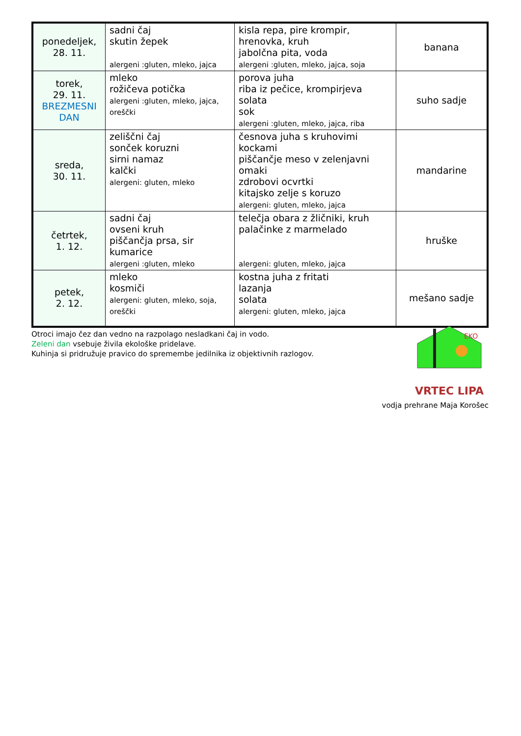| ponedeljek, 28. 11. | sadni čaj skutin žepek alergeni :gluten, mleko, jajca | kisla repa, pire krompir, hrenovka, kruh jabolčna pita, voda alergeni :gluten, mleko, jajca, soja | banana |
| torek, 29. 11. BREZMESNI DAN | mleko rožičeva potička alergeni :gluten, mleko, jajca, oreščki | porova juha riba iz pečice, krompirjeva solata sok alergeni :gluten, mleko, jajca, riba | suho sadje |
| sreda, 30. 11. | zeliščni čaj sonček koruzni sirni namaz kalčki alergeni: gluten, mleko | česnova juha s kruhovimi kockami piščančje meso v zelenjavni omaki zdrobovi ocvrtki kitajsko zelje s koruzo alergeni: gluten, mleko, jajca | mandarine |
| četrtek, 1. 12. | sadni čaj ovseni kruh piščančja prsa, sir kumarice alergeni :gluten, mleko | telečja obara z žličniki, kruh palačinke z marmelado alergeni: gluten, mleko, jajca | hruške |
| petek, 2. 12. | mleko kosmiči alergeni: gluten, mleko, soja, oreščki | kostna juha z fritati lazanja solata alergeni: gluten, mleko, jajca | mešano sadje |
EKO
VRTEC LIPA
Otroci imajo čez dan vedno na razpolago nesladkani čaj in vodo.
Zeleni dan vsebuje živila ekološke pridelave.
Kuhinja si pridružuje pravico do spremembe jedilnika iz objektivnih razlogov.
vodja prehrane Maja Korošec